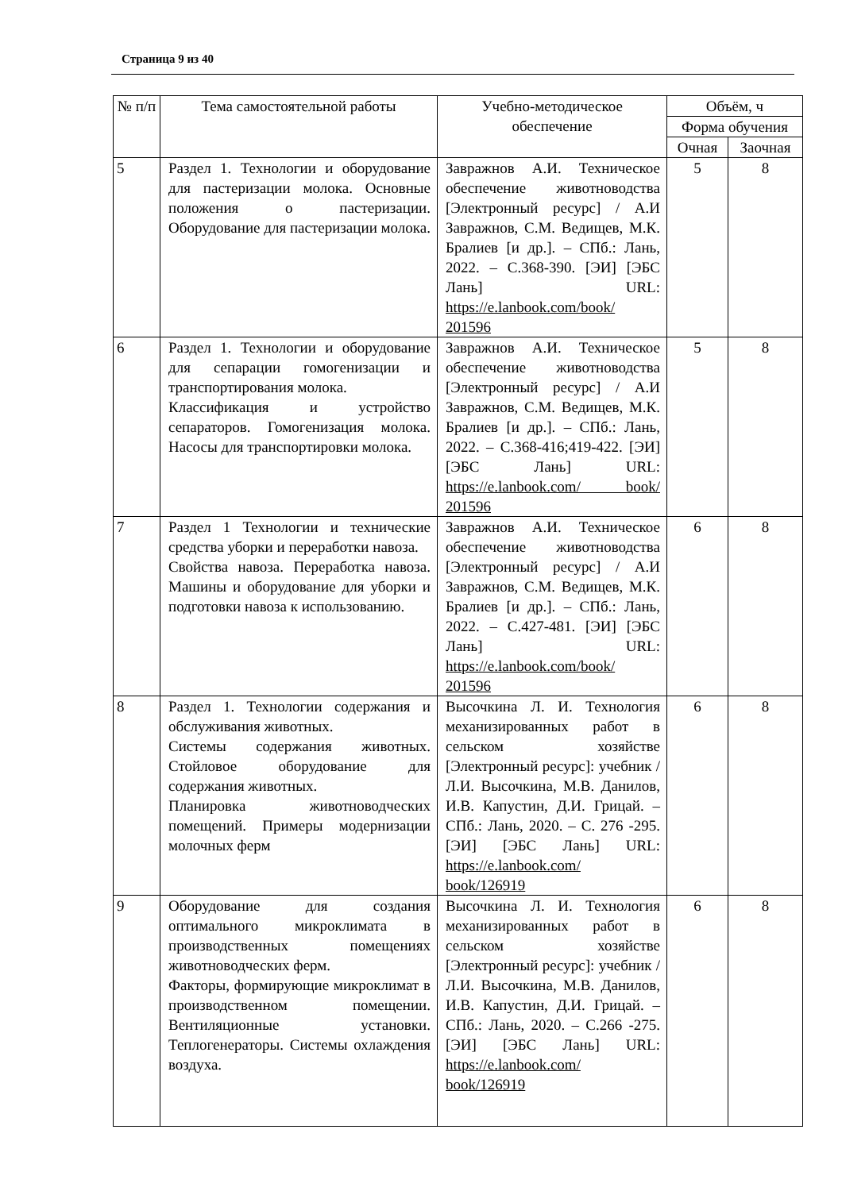Страница 9 из 40
| № п/п | Тема самостоятельной работы | Учебно-методическое обеспечение | Объём, ч | |
| --- | --- | --- | --- | --- |
| | | | Форма обучения | |
| | | | Очная | Заочная |
| 5 | Раздел 1. Технологии и оборудование для пастеризации молока. Основные положения о пастеризации. Оборудование для пастеризации молока. | Завражнов А.И. Техническое обеспечение животноводства [Электронный ресурс] / А.И Завражнов, С.М. Ведищев, М.К. Бралиев [и др.]. – СПб.: Лань, 2022. – С.368-390. [ЭИ] [ЭБС Лань] URL: https://e.lanbook.com/book/ 201596 | 5 | 8 |
| 6 | Раздел 1. Технологии и оборудование для сепарации гомогенизации и транспортирования молока. Классификация и устройство сепараторов. Гомогенизация молока. Насосы для транспортировки молока. | Завражнов А.И. Техническое обеспечение животноводства [Электронный ресурс] / А.И Завражнов, С.М. Ведищев, М.К. Бралиев [и др.]. – СПб.: Лань, 2022. – С.368-416;419-422. [ЭИ] [ЭБС Лань] URL: https://e.lanbook.com/ book/ 201596 | 5 | 8 |
| 7 | Раздел 1 Технологии и технические средства уборки и переработки навоза. Свойства навоза. Переработка навоза. Машины и оборудование для уборки и подготовки навоза к использованию. | Завражнов А.И. Техническое обеспечение животноводства [Электронный ресурс] / А.И Завражнов, С.М. Ведищев, М.К. Бралиев [и др.]. – СПб.: Лань, 2022. – С.427-481. [ЭИ] [ЭБС Лань] URL: https://e.lanbook.com/book/ 201596 | 6 | 8 |
| 8 | Раздел 1. Технологии содержания и обслуживания животных. Системы содержания животных. Стойловое оборудование для содержания животных. Планировка животноводческих помещений. Примеры модернизации молочных ферм | Высочкина Л. И. Технология механизированных работ в сельском хозяйстве [Электронный ресурс]: учебник / Л.И. Высочкина, М.В. Данилов, И.В. Капустин, Д.И. Грицай. – СПб.: Лань, 2020. – С. 276 -295. [ЭИ] [ЭБС Лань] URL: https://e.lanbook.com/ book/126919 | 6 | 8 |
| 9 | Оборудование для создания оптимального микроклимата в производственных помещениях животноводческих ферм. Факторы, формирующие микроклимат в производственном помещении. Вентиляционные установки. Теплогенераторы. Системы охлаждения воздуха. | Высочкина Л. И. Технология механизированных работ в сельском хозяйстве [Электронный ресурс]: учебник / Л.И. Высочкина, М.В. Данилов, И.В. Капустин, Д.И. Грицай. – СПб.: Лань, 2020. – С.266 -275. [ЭИ] [ЭБС Лань] URL: https://e.lanbook.com/ book/126919 | 6 | 8 |